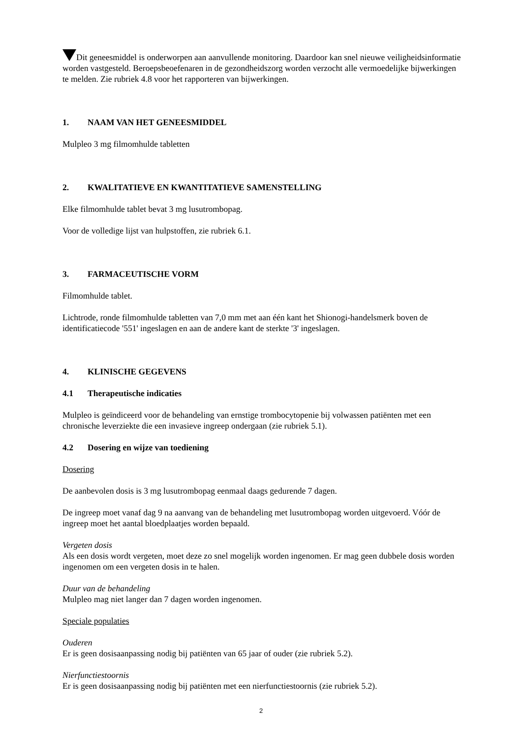Dit geneesmiddel is onderworpen aan aanvullende monitoring. Daardoor kan snel nieuwe veiligheidsinformatie worden vastgesteld. Beroepsbeoefenaren in de gezondheidszorg worden verzocht alle vermoedelijke bijwerkingen te melden. Zie rubriek 4.8 voor het rapporteren van bijwerkingen.
1. NAAM VAN HET GENEESMIDDEL
Mulpleo 3 mg filmomhulde tabletten
2. KWALITATIEVE EN KWANTITATIEVE SAMENSTELLING
Elke filmomhulde tablet bevat 3 mg lusutrombopag.
Voor de volledige lijst van hulpstoffen, zie rubriek 6.1.
3. FARMACEUTISCHE VORM
Filmomhulde tablet.
Lichtrode, ronde filmomhulde tabletten van 7,0 mm met aan één kant het Shionogi-handelsmerk boven de identificatiecode '551' ingeslagen en aan de andere kant de sterkte '3' ingeslagen.
4. KLINISCHE GEGEVENS
4.1 Therapeutische indicaties
Mulpleo is geïndiceerd voor de behandeling van ernstige trombocytopenie bij volwassen patiënten met een chronische leverziekte die een invasieve ingreep ondergaan (zie rubriek 5.1).
4.2 Dosering en wijze van toediening
Dosering
De aanbevolen dosis is 3 mg lusutrombopag eenmaal daags gedurende 7 dagen.
De ingreep moet vanaf dag 9 na aanvang van de behandeling met lusutrombopag worden uitgevoerd. Vóór de ingreep moet het aantal bloedplaatjes worden bepaald.
Vergeten dosis
Als een dosis wordt vergeten, moet deze zo snel mogelijk worden ingenomen. Er mag geen dubbele dosis worden ingenomen om een vergeten dosis in te halen.
Duur van de behandeling
Mulpleo mag niet langer dan 7 dagen worden ingenomen.
Speciale populaties
Ouderen
Er is geen dosisaanpassing nodig bij patiënten van 65 jaar of ouder (zie rubriek 5.2).
Nierfunctiestoornis
Er is geen dosisaanpassing nodig bij patiënten met een nierfunctiestoornis (zie rubriek 5.2).
2